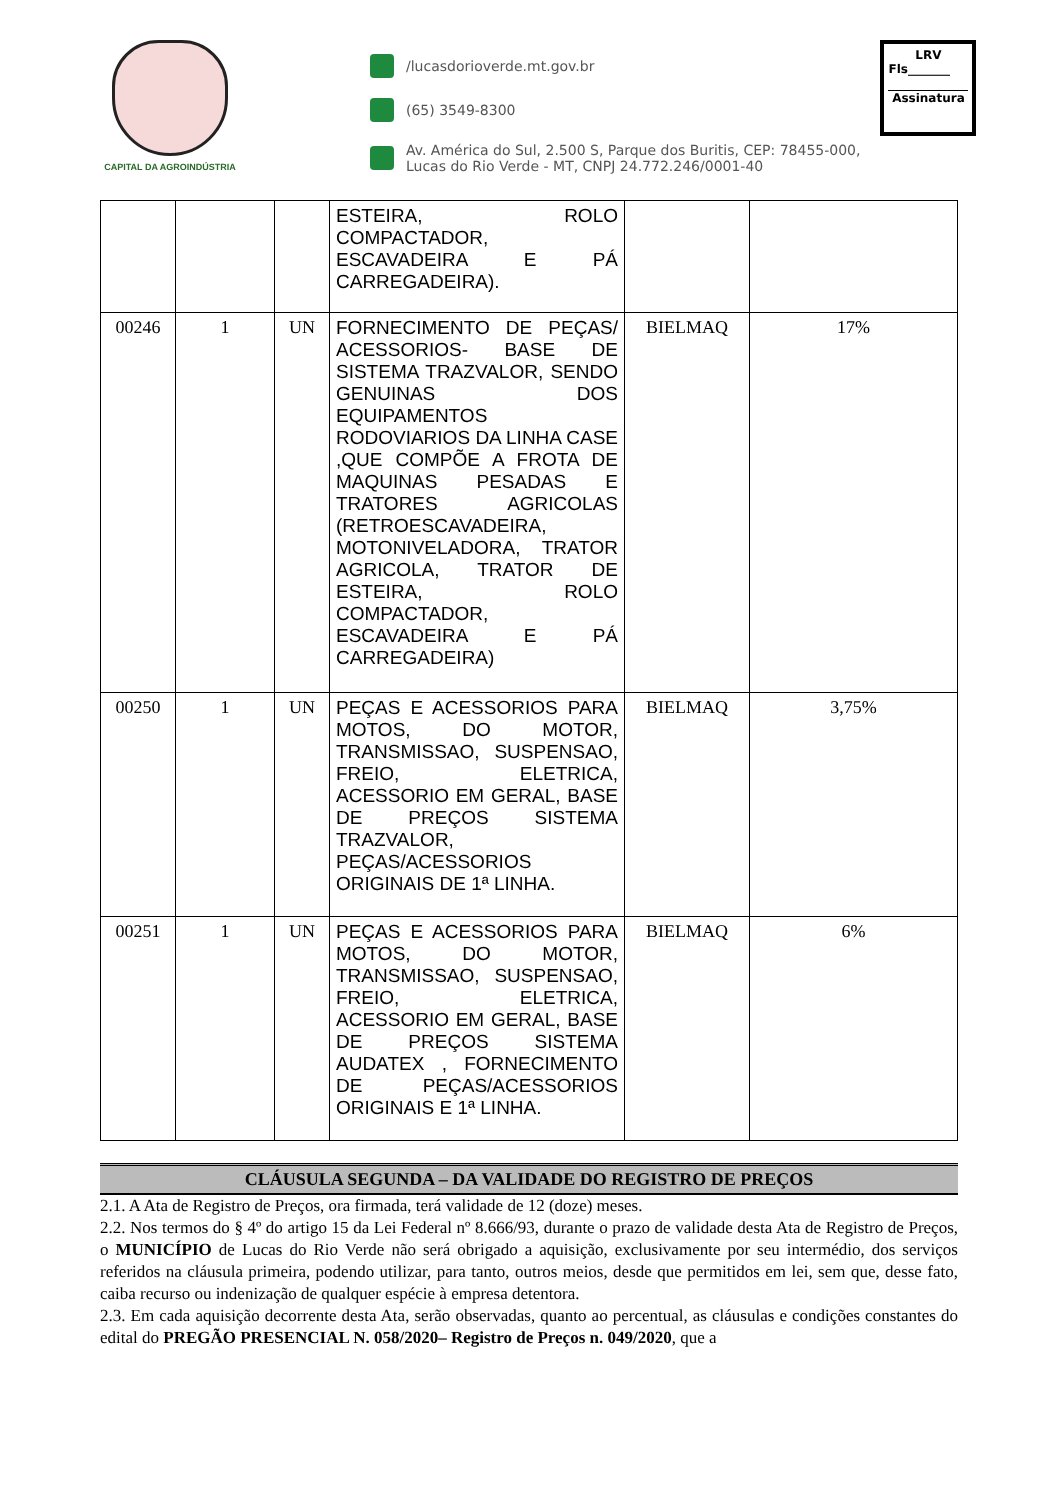CAPITAL DA AGROINDÚSTRIA
/lucasdorioverde.mt.gov.br
(65) 3549-8300
Av. América do Sul, 2.500 S, Parque dos Buritis, CEP: 78455-000,
Lucas do Rio Verde - MT, CNPJ 24.772.246/0001-40
LRV
Fls_______
Assinatura
| | | | ESTEIRA, ROLO COMPACTADOR, ESCAVADEIRA E PÁ CARREGADEIRA). | | |
| 00246 | 1 | UN | FORNECIMENTO DE PEÇAS/ ACESSORIOS- BASE DE SISTEMA TRAZVALOR, SENDO GENUINAS DOS EQUIPAMENTOS RODOVIARIOS DA LINHA CASE ,QUE COMPÕE A FROTA DE MAQUINAS PESADAS E TRATORES AGRICOLAS (RETROESCAVADEIRA, MOTONIVELADORA, TRATOR AGRICOLA, TRATOR DE ESTEIRA, ROLO COMPACTADOR, ESCAVADEIRA E PÁ CARREGADEIRA) | BIELMAQ | 17% |
| 00250 | 1 | UN | PEÇAS E ACESSORIOS PARA MOTOS, DO MOTOR, TRANSMISSAO, SUSPENSAO, FREIO, ELETRICA, ACESSORIO EM GERAL, BASE DE PREÇOS SISTEMA TRAZVALOR, PEÇAS/ACESSORIOS ORIGINAIS DE 1ª LINHA. | BIELMAQ | 3,75% |
| 00251 | 1 | UN | PEÇAS E ACESSORIOS PARA MOTOS, DO MOTOR, TRANSMISSAO, SUSPENSAO, FREIO, ELETRICA, ACESSORIO EM GERAL, BASE DE PREÇOS SISTEMA AUDATEX , FORNECIMENTO DE PEÇAS/ACESSORIOS ORIGINAIS E 1ª LINHA. | BIELMAQ | 6% |
CLÁUSULA SEGUNDA – DA VALIDADE DO REGISTRO DE PREÇOS
2.1. A Ata de Registro de Preços, ora firmada, terá validade de 12 (doze) meses.
2.2. Nos termos do § 4º do artigo 15 da Lei Federal nº 8.666/93, durante o prazo de validade desta Ata de Registro de Preços, o MUNICÍPIO de Lucas do Rio Verde não será obrigado a aquisição, exclusivamente por seu intermédio, dos serviços referidos na cláusula primeira, podendo utilizar, para tanto, outros meios, desde que permitidos em lei, sem que, desse fato, caiba recurso ou indenização de qualquer espécie à empresa detentora.
2.3. Em cada aquisição decorrente desta Ata, serão observadas, quanto ao percentual, as cláusulas e condições constantes do edital do PREGÃO PRESENCIAL N. 058/2020– Registro de Preços n. 049/2020, que a